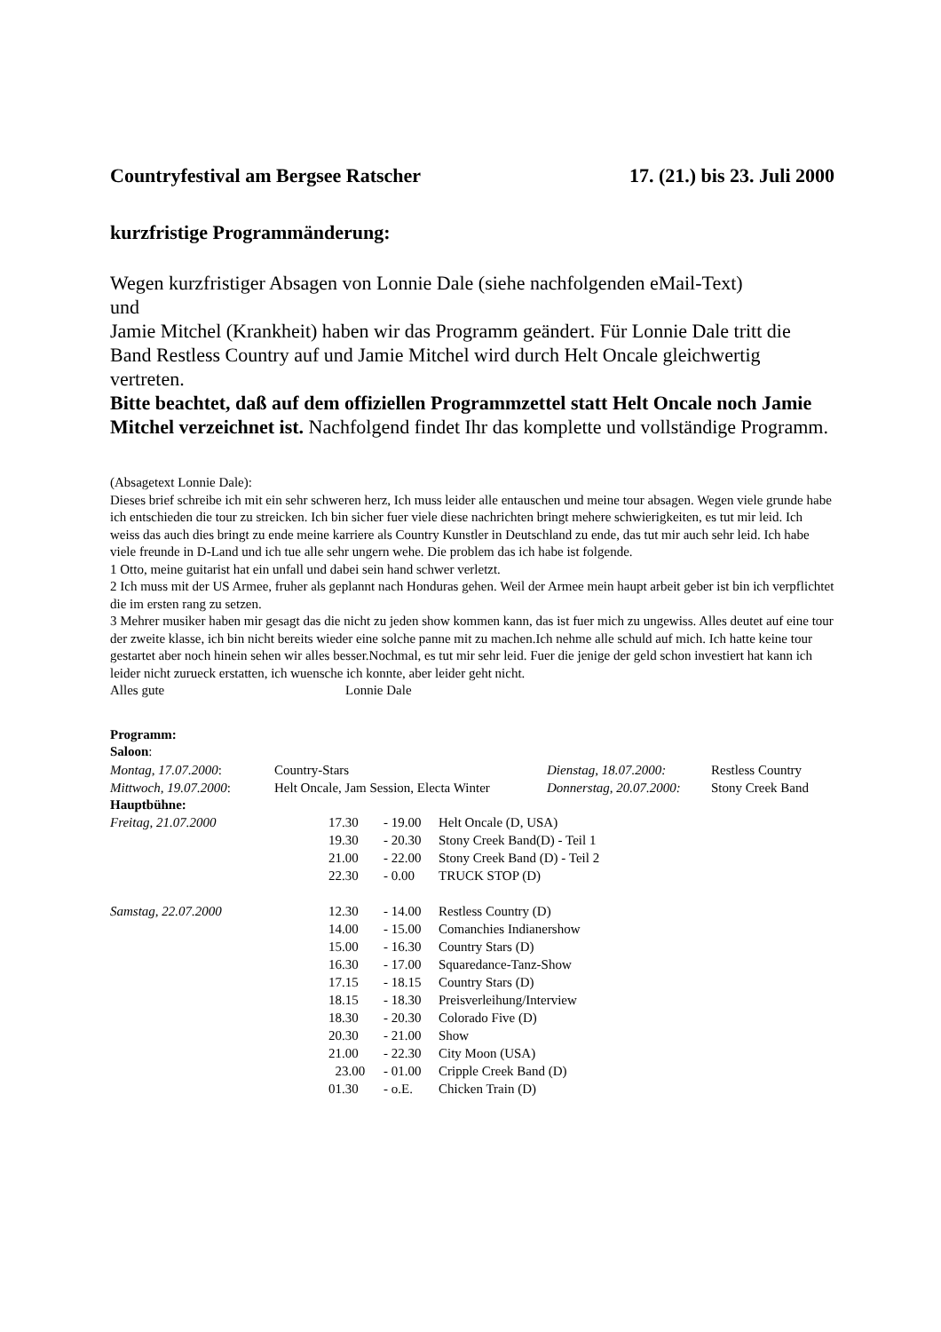Countryfestival am Bergsee Ratscher 17. (21.) bis 23. Juli 2000
kurzfristige Programmänderung:
Wegen kurzfristiger Absagen von Lonnie Dale (siehe nachfolgenden eMail-Text)
und
Jamie Mitchel (Krankheit) haben wir das Programm geändert. Für Lonnie Dale tritt die Band Restless Country auf und Jamie Mitchel wird durch Helt Oncale gleichwertig vertreten.
Bitte beachtet, daß auf dem offiziellen Programmzettel statt Helt Oncale noch Jamie Mitchel verzeichnet ist. Nachfolgend findet Ihr das komplette und vollständige Programm.
(Absagetext Lonnie Dale):
Dieses brief schreibe ich mit ein sehr schweren herz, Ich muss leider alle entauschen und meine tour absagen. Wegen viele grunde habe ich entschieden die tour zu streicken. Ich bin sicher fuer viele diese nachrichten bringt mehere schwierigkeiten, es tut mir leid. Ich weiss das auch dies bringt zu ende meine karriere als Country Kunstler in Deutschland zu ende, das tut mir auch sehr leid. Ich habe viele freunde in D-Land und ich tue alle sehr ungern wehe. Die problem das ich habe ist folgende.
1 Otto, meine guitarist hat ein unfall und dabei sein hand schwer verletzt.
2 Ich muss mit der US Armee, fruher als geplannt nach Honduras gehen. Weil der Armee mein haupt arbeit geber ist bin ich verpflichtet die im ersten rang zu setzen.
3 Mehrer musiker haben mir gesagt das die nicht zu jeden show kommen kann, das ist fuer mich zu ungewiss. Alles deutet auf eine tour der zweite klasse, ich bin nicht bereits wieder eine solche panne mit zu machen.Ich nehme alle schuld auf mich. Ich hatte keine tour gestartet aber noch hinein sehen wir alles besser.Nochmal, es tut mir sehr leid. Fuer die jenige der geld schon investiert hat kann ich leider nicht zurueck erstatten, ich wuensche ich konnte, aber leider geht nicht.
Alles gute Lonnie Dale
Programm:
Saloon:
| Montag, 17.07.2000 : | Country-Stars | Dienstag, 18.07.2000: | Restless Country |
| Mittwoch, 19.07.2000 : | Helt Oncale, Jam Session, Electa Winter | Donnerstag, 20.07.2000: | Stony Creek Band |
Hauptbühne:
| Freitag, 21.07.2000 | 17.30 | - 19.00 | Helt Oncale (D, USA) |
| | 19.30 | - 20.30 | Stony Creek Band(D) - Teil 1 |
| | 21.00 | - 22.00 | Stony Creek Band (D) - Teil 2 |
| | 22.30 | - 0.00 | TRUCK STOP (D) |
| Samstag, 22.07.2000 | 12.30 | - 14.00 | Restless Country (D) |
| | 14.00 | - 15.00 | Comanchies Indianershow |
| | 15.00 | - 16.30 | Country Stars (D) |
| | 16.30 | - 17.00 | Squaredance-Tanz-Show |
| | 17.15 | - 18.15 | Country Stars (D) |
| | 18.15 | - 18.30 | Preisverleihung/Interview |
| | 18.30 | - 20.30 | Colorado Five (D) |
| | 20.30 | - 21.00 | Show |
| | 21.00 | - 22.30 | City Moon (USA) |
| | 23.00 | - 01.00 | Cripple Creek Band (D) |
| | 01.30 | - o.E. | Chicken Train (D) |